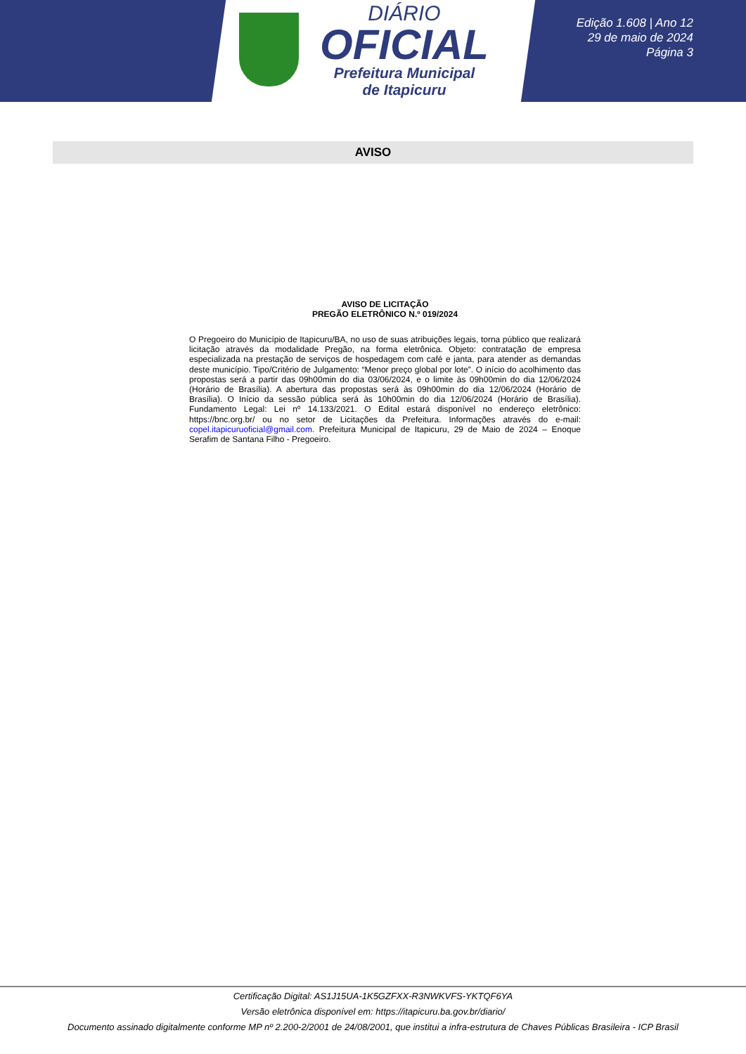DIÁRIO
OFICIAL
Prefeitura Municipal
de Itapicuru
Edição 1.608 | Ano 12
29 de maio de 2024
Página 3
AVISO
AVISO DE LICITAÇÃO
PREGÃO ELETRÔNICO N.º 019/2024
O Pregoeiro do Município de Itapicuru/BA, no uso de suas atribuições legais, torna público que realizará licitação através da modalidade Pregão, na forma eletrônica. Objeto: contratação de empresa especializada na prestação de serviços de hospedagem com café e janta, para atender as demandas deste município. Tipo/Critério de Julgamento: “Menor preço global por lote”. O início do acolhimento das propostas será a partir das 09h00min do dia 03/06/2024, e o limite às 09h00min do dia 12/06/2024 (Horário de Brasília). A abertura das propostas será às 09h00min do dia 12/06/2024 (Horário de Brasília). O Início da sessão pública será às 10h00min do dia 12/06/2024 (Horário de Brasília). Fundamento Legal: Lei nº 14.133/2021. O Edital estará disponível no endereço eletrônico: https://bnc.org.br/ ou no setor de Licitações da Prefeitura. Informações através do e-mail: copel.itapicuruoficial@gmail.com. Prefeitura Municipal de Itapicuru, 29 de Maio de 2024 – Enoque Serafim de Santana Filho - Pregoeiro.
Certificação Digital: AS1J15UA-1K5GZFXX-R3NWKVFS-YKTQF6YA
Versão eletrônica disponível em: https://itapicuru.ba.gov.br/diario/
Documento assinado digitalmente conforme MP nº 2.200-2/2001 de 24/08/2001, que institui a infra-estrutura de Chaves Públicas Brasileira - ICP Brasil